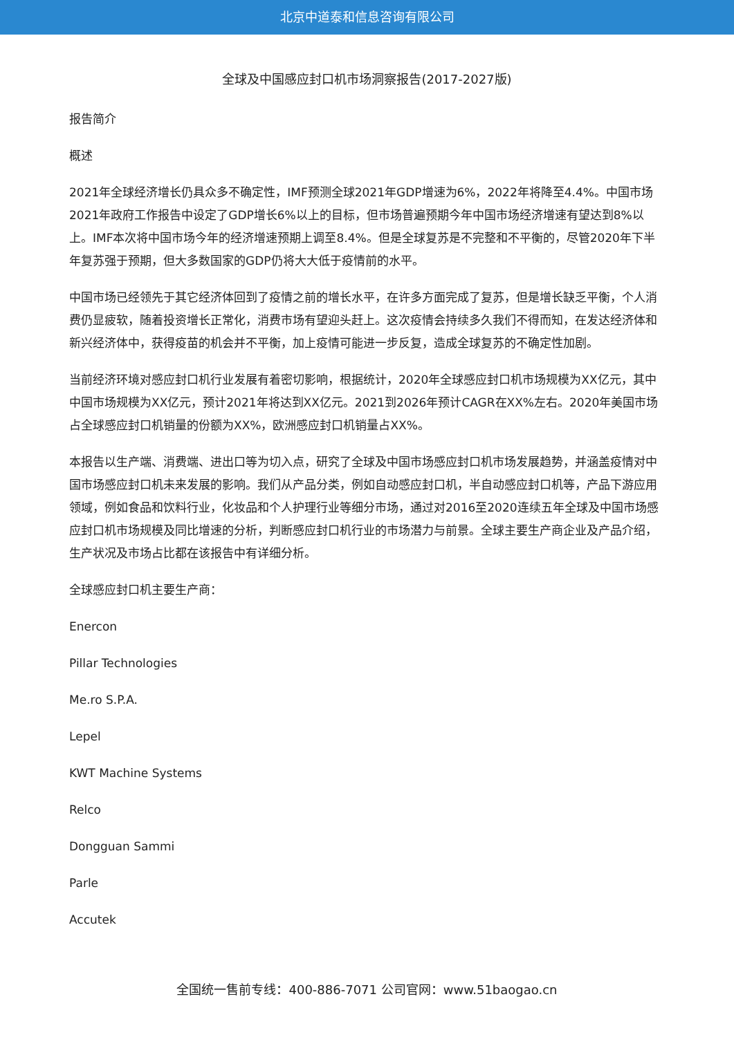北京中道泰和信息咨询有限公司
全球及中国感应封口机市场洞察报告(2017-2027版)
报告简介
概述
2021年全球经济增长仍具众多不确定性，IMF预测全球2021年GDP增速为6%，2022年将降至4.4%。中国市场2021年政府工作报告中设定了GDP增长6%以上的目标，但市场普遍预期今年中国市场经济增速有望达到8%以上。IMF本次将中国市场今年的经济增速预期上调至8.4%。但是全球复苏是不完整和不平衡的，尽管2020年下半年复苏强于预期，但大多数国家的GDP仍将大大低于疫情前的水平。
中国市场已经领先于其它经济体回到了疫情之前的增长水平，在许多方面完成了复苏，但是增长缺乏平衡，个人消费仍显疲软，随着投资增长正常化，消费市场有望迎头赶上。这次疫情会持续多久我们不得而知，在发达经济体和新兴经济体中，获得疫苗的机会并不平衡，加上疫情可能进一步反复，造成全球复苏的不确定性加剧。
当前经济环境对感应封口机行业发展有着密切影响，根据统计，2020年全球感应封口机市场规模为XX亿元，其中中国市场规模为XX亿元，预计2021年将达到XX亿元。2021到2026年预计CAGR在XX%左右。2020年美国市场占全球感应封口机销量的份额为XX%，欧洲感应封口机销量占XX%。
本报告以生产端、消费端、进出口等为切入点，研究了全球及中国市场感应封口机市场发展趋势，并涵盖疫情对中国市场感应封口机未来发展的影响。我们从产品分类，例如自动感应封口机，半自动感应封口机等，产品下游应用领域，例如食品和饮料行业，化妆品和个人护理行业等细分市场，通过对2016至2020连续五年全球及中国市场感应封口机市场规模及同比增速的分析，判断感应封口机行业的市场潜力与前景。全球主要生产商企业及产品介绍，生产状况及市场占比都在该报告中有详细分析。
全球感应封口机主要生产商：
Enercon
Pillar Technologies
Me.ro S.P.A.
Lepel
KWT Machine Systems
Relco
Dongguan Sammi
Parle
Accutek
全国统一售前专线：400-886-7071 公司官网：www.51baogao.cn